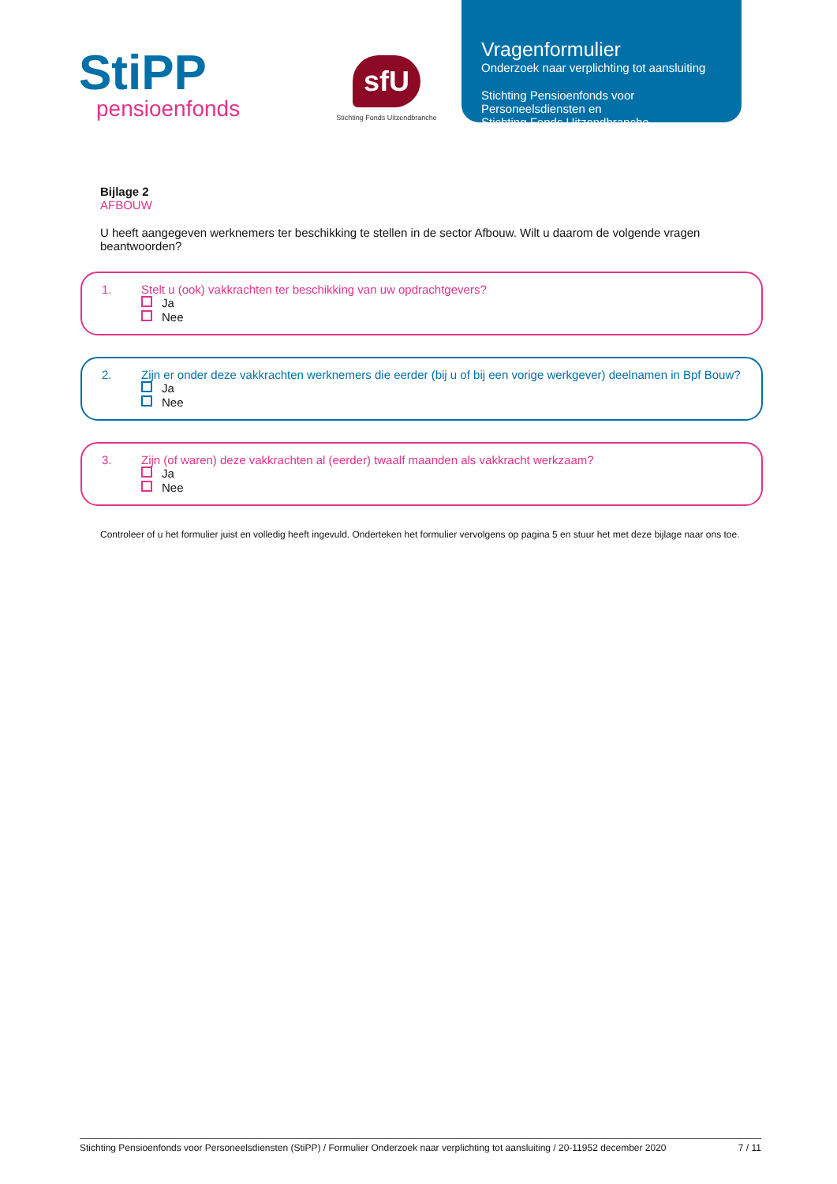StiPP
pensioenfonds
sfU
Stichting Fonds Uitzendbranche
Vragenformulier
Onderzoek naar verplichting tot aansluiting
Stichting Pensioenfonds voor
Personeelsdiensten en
Stichting Fonds Uitzendbranche
Bijlage 2
AFBOUW
U heeft aangegeven werknemers ter beschikking te stellen in de sector Afbouw. Wilt u daarom de volgende vragen beantwoorden?
1. Stelt u (ook) vakkrachten ter beschikking van uw opdrachtgevers?
Ja
Nee
2. Zijn er onder deze vakkrachten werknemers die eerder (bij u of bij een vorige werkgever) deelnamen in Bpf Bouw?
Ja
Nee
3. Zijn (of waren) deze vakkrachten al (eerder) twaalf maanden als vakkracht werkzaam?
Ja
Nee
Controleer of u het formulier juist en volledig heeft ingevuld. Onderteken het formulier vervolgens op pagina 5 en stuur het met deze bijlage naar ons toe.
Stichting Pensioenfonds voor Personeelsdiensten (StiPP) / Formulier Onderzoek naar verplichting tot aansluiting / 20-11952 december 2020 7 / 11